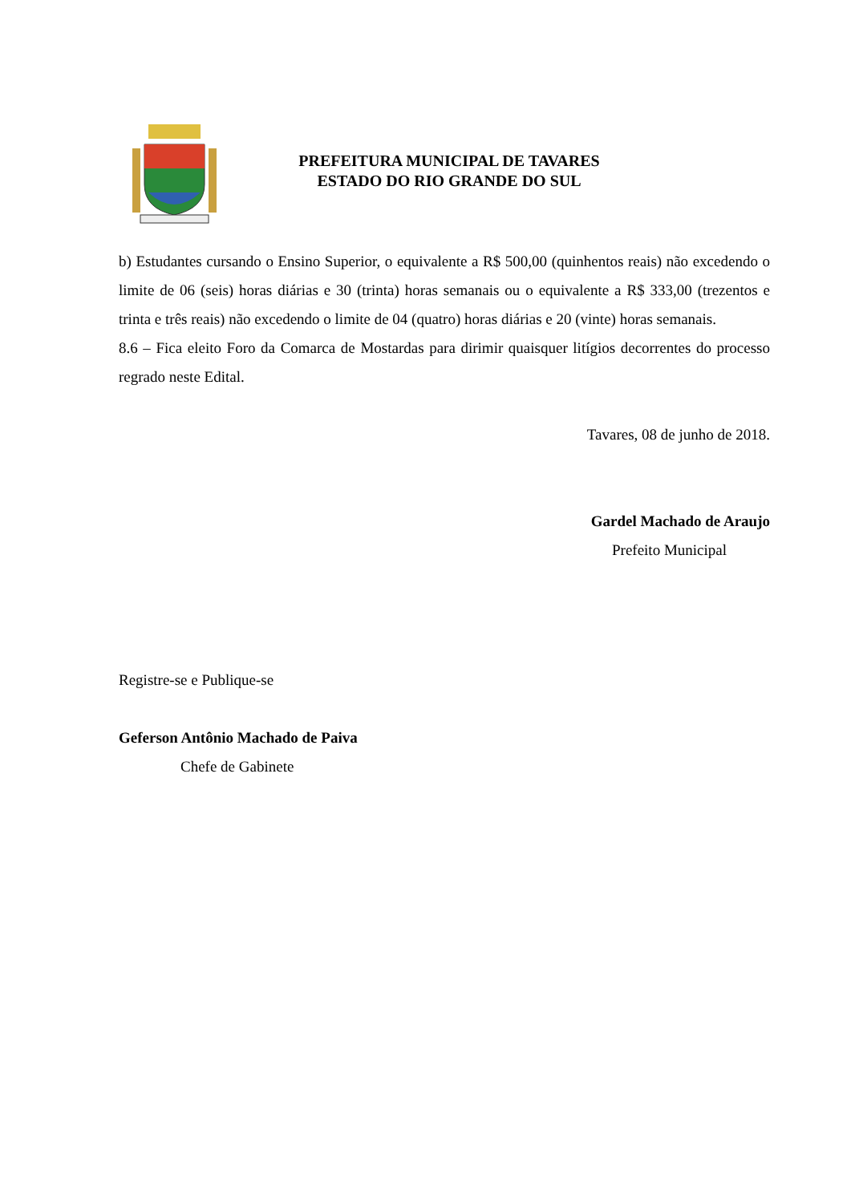PREFEITURA MUNICIPAL DE TAVARES
ESTADO DO RIO GRANDE DO SUL
b) Estudantes cursando o Ensino Superior, o equivalente a R$ 500,00 (quinhentos reais) não excedendo o limite de 06 (seis) horas diárias e 30 (trinta) horas semanais ou o equivalente a R$ 333,00 (trezentos e trinta e três reais) não excedendo o limite de 04 (quatro) horas diárias e 20 (vinte) horas semanais.
8.6 – Fica eleito Foro da Comarca de Mostardas para dirimir quaisquer litígios decorrentes do processo regrado neste Edital.
Tavares, 08 de junho de 2018.
Gardel Machado de Araujo
Prefeito Municipal
Registre-se e Publique-se
Geferson Antônio Machado de Paiva
Chefe de Gabinete